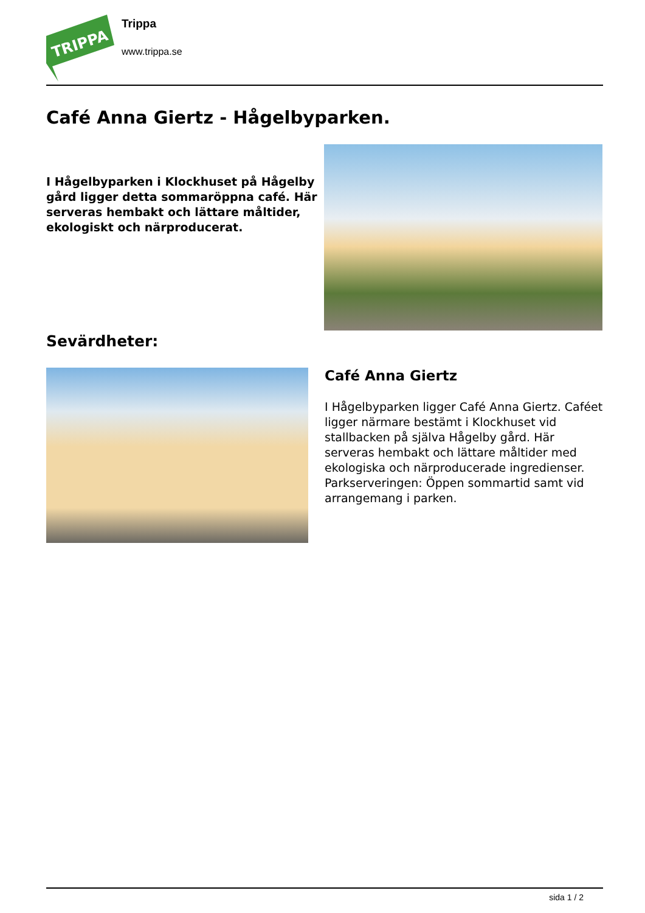TRIPPA
Trippa
www.trippa.se
Café Anna Giertz - Hågelbyparken.
I Hågelbyparken i Klockhuset på Hågelby gård ligger detta sommaröppna café. Här serveras hembakt och lättare måltider, ekologiskt och närproducerat.
Sevärdheter:
Café Anna Giertz
I Hågelbyparken ligger Café Anna Giertz. Caféet ligger närmare bestämt i Klockhuset vid stallbacken på själva Hågelby gård. Här serveras hembakt och lättare måltider med ekologiska och närproducerade ingredienser. Parkserveringen: Öppen sommartid samt vid arrangemang i parken.
sida 1 / 2